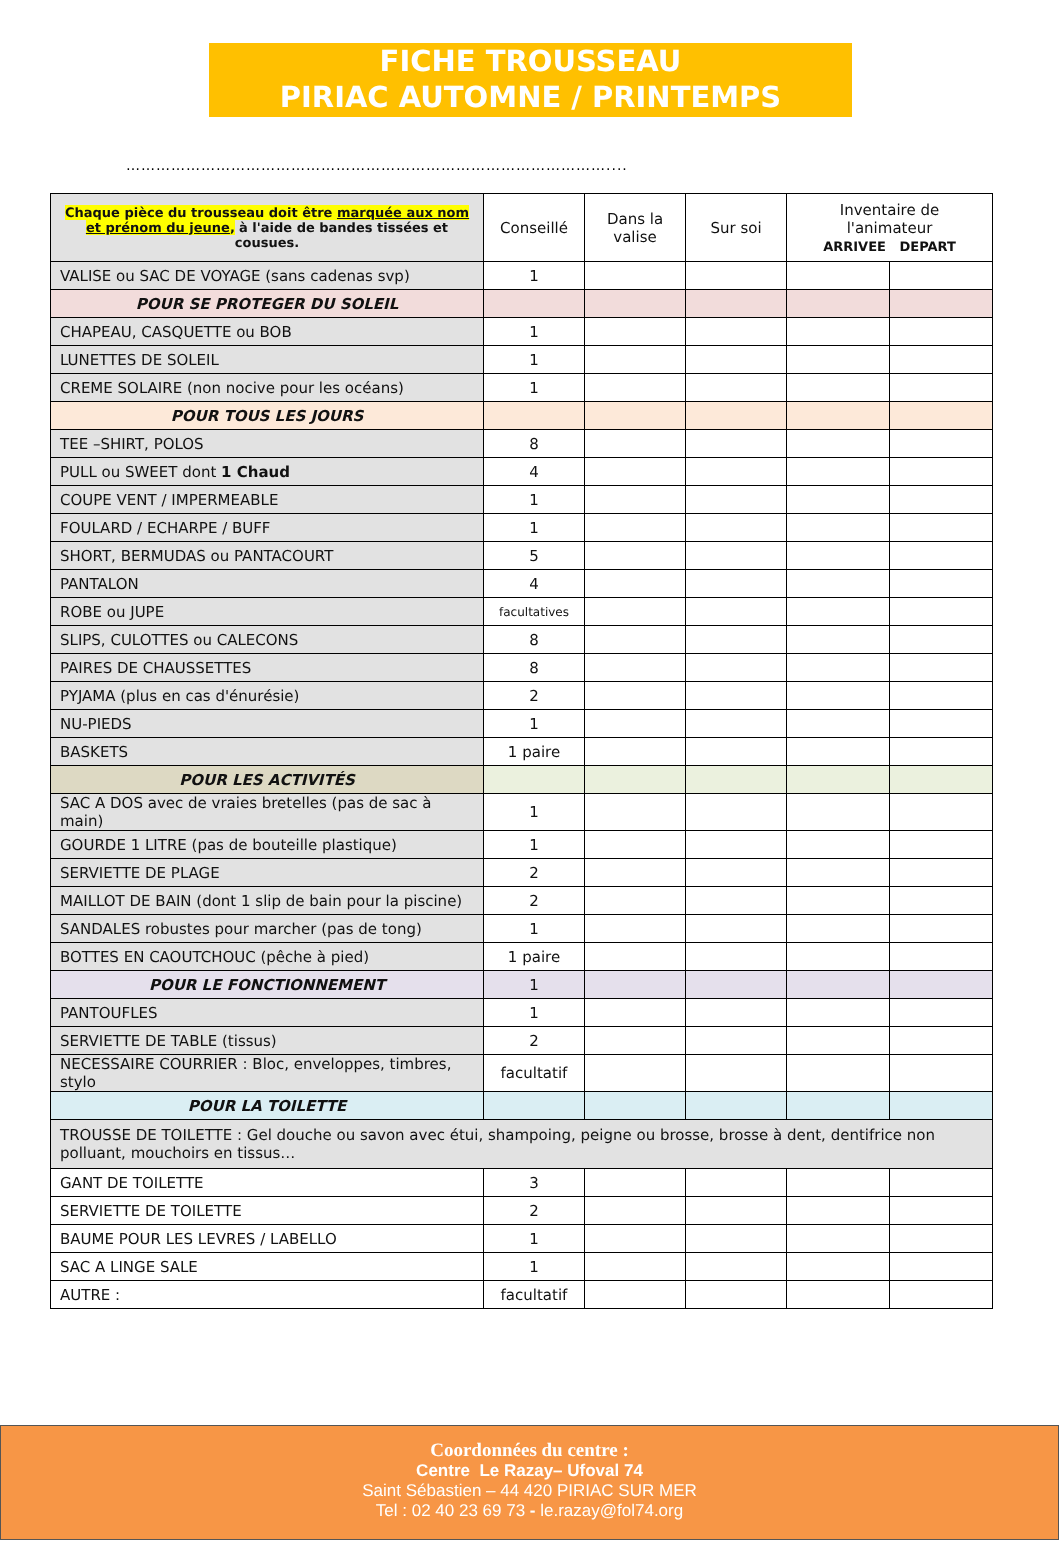FICHE TROUSSEAU
PIRIAC AUTOMNE / PRINTEMPS
……………………………………………………………………………………....
| Chaque pièce du trousseau doit être marquée aux nom et prénom du jeune , à l'aide de bandes tissées et cousues. | Conseillé | Dans la valise | Sur soi | Inventaire de l'animateur ARRIVEE DEPART | |
| VALISE ou SAC DE VOYAGE (sans cadenas svp) | 1 | | | | |
| POUR SE PROTEGER DU SOLEIL | | | | | |
| CHAPEAU, CASQUETTE ou BOB | 1 | | | | |
| LUNETTES DE SOLEIL | 1 | | | | |
| CREME SOLAIRE (non nocive pour les océans) | 1 | | | | |
| POUR TOUS LES JOURS | | | | | |
| TEE –SHIRT, POLOS | 8 | | | | |
| PULL ou SWEET dont 1 Chaud | 4 | | | | |
| COUPE VENT / IMPERMEABLE | 1 | | | | |
| FOULARD / ECHARPE / BUFF | 1 | | | | |
| SHORT, BERMUDAS ou PANTACOURT | 5 | | | | |
| PANTALON | 4 | | | | |
| ROBE ou JUPE | facultatives | | | | |
| SLIPS, CULOTTES ou CALECONS | 8 | | | | |
| PAIRES DE CHAUSSETTES | 8 | | | | |
| PYJAMA (plus en cas d'énurésie) | 2 | | | | |
| NU-PIEDS | 1 | | | | |
| BASKETS | 1 paire | | | | |
| POUR LES ACTIVITÉS | | | | | |
| SAC A DOS avec de vraies bretelles (pas de sac à main) | 1 | | | | |
| GOURDE 1 LITRE (pas de bouteille plastique) | 1 | | | | |
| SERVIETTE DE PLAGE | 2 | | | | |
| MAILLOT DE BAIN (dont 1 slip de bain pour la piscine) | 2 | | | | |
| SANDALES robustes pour marcher (pas de tong) | 1 | | | | |
| BOTTES EN CAOUTCHOUC (pêche à pied) | 1 paire | | | | |
| POUR LE FONCTIONNEMENT | 1 | | | | |
| PANTOUFLES | 1 | | | | |
| SERVIETTE DE TABLE (tissus) | 2 | | | | |
| NECESSAIRE COURRIER : Bloc, enveloppes, timbres, stylo | facultatif | | | | |
| POUR LA TOILETTE | | | | | |
| TROUSSE DE TOILETTE : Gel douche ou savon avec étui, shampoing, peigne ou brosse, brosse à dent, dentifrice non polluant, mouchoirs en tissus… | | | | | |
| GANT DE TOILETTE | 3 | | | | |
| SERVIETTE DE TOILETTE | 2 | | | | |
| BAUME POUR LES LEVRES / LABELLO | 1 | | | | |
| SAC A LINGE SALE | 1 | | | | |
| AUTRE : | facultatif | | | | |
Coordonnées du centre :
Centre Le Razay– Ufoval 74
Saint Sébastien – 44 420 PIRIAC SUR MER
Tel : 02 40 23 69 73 - le.razay@fol74.org